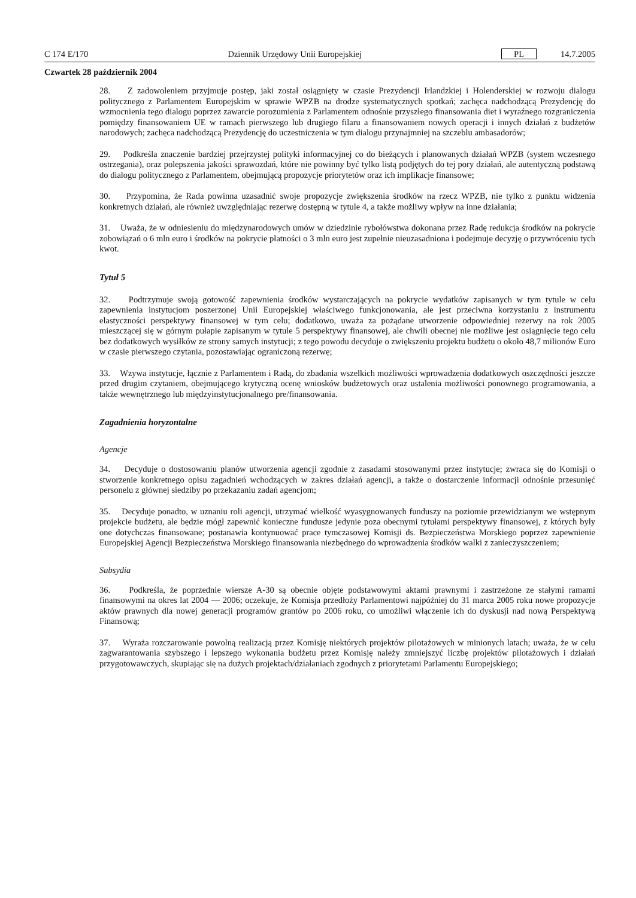C 174 E/170 Dziennik Urzędowy Unii Europejskiej PL 14.7.2005
Czwartek 28 październik 2004
28. Z zadowoleniem przyjmuje postęp, jaki został osiągnięty w czasie Prezydencji Irlandzkiej i Holenderskiej w rozwoju dialogu politycznego z Parlamentem Europejskim w sprawie WPZB na drodze systematycznych spotkań; zachęca nadchodzącą Prezydencję do wzmocnienia tego dialogu poprzez zawarcie porozumienia z Parlamentem odnośnie przyszłego finansowania diet i wyraźnego rozgraniczenia pomiędzy finansowaniem UE w ramach pierwszego lub drugiego filaru a finansowaniem nowych operacji i innych działań z budżetów narodowych; zachęca nadchodzącą Prezydencję do uczestniczenia w tym dialogu przynajmniej na szczeblu ambasadorów;
29. Podkreśla znaczenie bardziej przejrzystej polityki informacyjnej co do bieżących i planowanych działań WPZB (system wczesnego ostrzegania), oraz polepszenia jakości sprawozdań, które nie powinny być tylko listą podjętych do tej pory działań, ale autentyczną podstawą do dialogu politycznego z Parlamentem, obejmującą propozycje priorytetów oraz ich implikacje finansowe;
30. Przypomina, że Rada powinna uzasadnić swoje propozycje zwiększenia środków na rzecz WPZB, nie tylko z punktu widzenia konkretnych działań, ale również uwzględniając rezerwę dostępną w tytule 4, a także możliwy wpływ na inne działania;
31. Uważa, że w odniesieniu do międzynarodowych umów w dziedzinie rybołówstwa dokonana przez Radę redukcja środków na pokrycie zobowiązań o 6 mln euro i środków na pokrycie płatności o 3 mln euro jest zupełnie nieuzasadniona i podejmuje decyzję o przywróceniu tych kwot.
Tytuł 5
32. Podtrzymuje swoją gotowość zapewnienia środków wystarczających na pokrycie wydatków zapisanych w tym tytule w celu zapewnienia instytucjom poszerzonej Unii Europejskiej właściwego funkcjonowania, ale jest przeciwna korzystaniu z instrumentu elastyczności perspektywy finansowej w tym celu; dodatkowo, uważa za pożądane utworzenie odpowiedniej rezerwy na rok 2005 mieszczącej się w górnym pułapie zapisanym w tytule 5 perspektywy finansowej, ale chwili obecnej nie możliwe jest osiągnięcie tego celu bez dodatkowych wysiłków ze strony samych instytucji; z tego powodu decyduje o zwiększeniu projektu budżetu o około 48,7 milionów Euro w czasie pierwszego czytania, pozostawiając ograniczoną rezerwę;
33. Wzywa instytucje, łącznie z Parlamentem i Radą, do zbadania wszelkich możliwości wprowadzenia dodatkowych oszczędności jeszcze przed drugim czytaniem, obejmującego krytyczną ocenę wniosków budżetowych oraz ustalenia możliwości ponownego programowania, a także wewnętrznego lub międzyinstytucjonalnego pre/finansowania.
Zagadnienia horyzontalne
Agencje
34. Decyduje o dostosowaniu planów utworzenia agencji zgodnie z zasadami stosowanymi przez instytucje; zwraca się do Komisji o stworzenie konkretnego opisu zagadnień wchodzących w zakres działań agencji, a także o dostarczenie informacji odnośnie przesunięć personelu z głównej siedziby po przekazaniu zadań agencjom;
35. Decyduje ponadto, w uznaniu roli agencji, utrzymać wielkość wyasygnowanych funduszy na poziomie przewidzianym we wstępnym projekcie budżetu, ale będzie mógł zapewnić konieczne fundusze jedynie poza obecnymi tytułami perspektywy finansowej, z których były one dotychczas finansowane; postanawia kontynuować prace tymczasowej Komisji ds. Bezpieczeństwa Morskiego poprzez zapewnienie Europejskiej Agencji Bezpieczeństwa Morskiego finansowania niezbędnego do wprowadzenia środków walki z zanieczyszczeniem;
Subsydia
36. Podkreśla, że poprzednie wiersze A-30 są obecnie objęte podstawowymi aktami prawnymi i zastrzeżone ze stałymi ramami finansowymi na okres lat 2004 — 2006; oczekuje, że Komisja przedłoży Parlamentowi najpóźniej do 31 marca 2005 roku nowe propozycje aktów prawnych dla nowej generacji programów grantów po 2006 roku, co umożliwi włączenie ich do dyskusji nad nową Perspektywą Finansową;
37. Wyraża rozczarowanie powolną realizacją przez Komisję niektórych projektów pilotażowych w minionych latach; uważa, że w celu zagwarantowania szybszego i lepszego wykonania budżetu przez Komisję należy zmniejszyć liczbę projektów pilotażowych i działań przygotowawczych, skupiając się na dużych projektach/działaniach zgodnych z priorytetami Parlamentu Europejskiego;